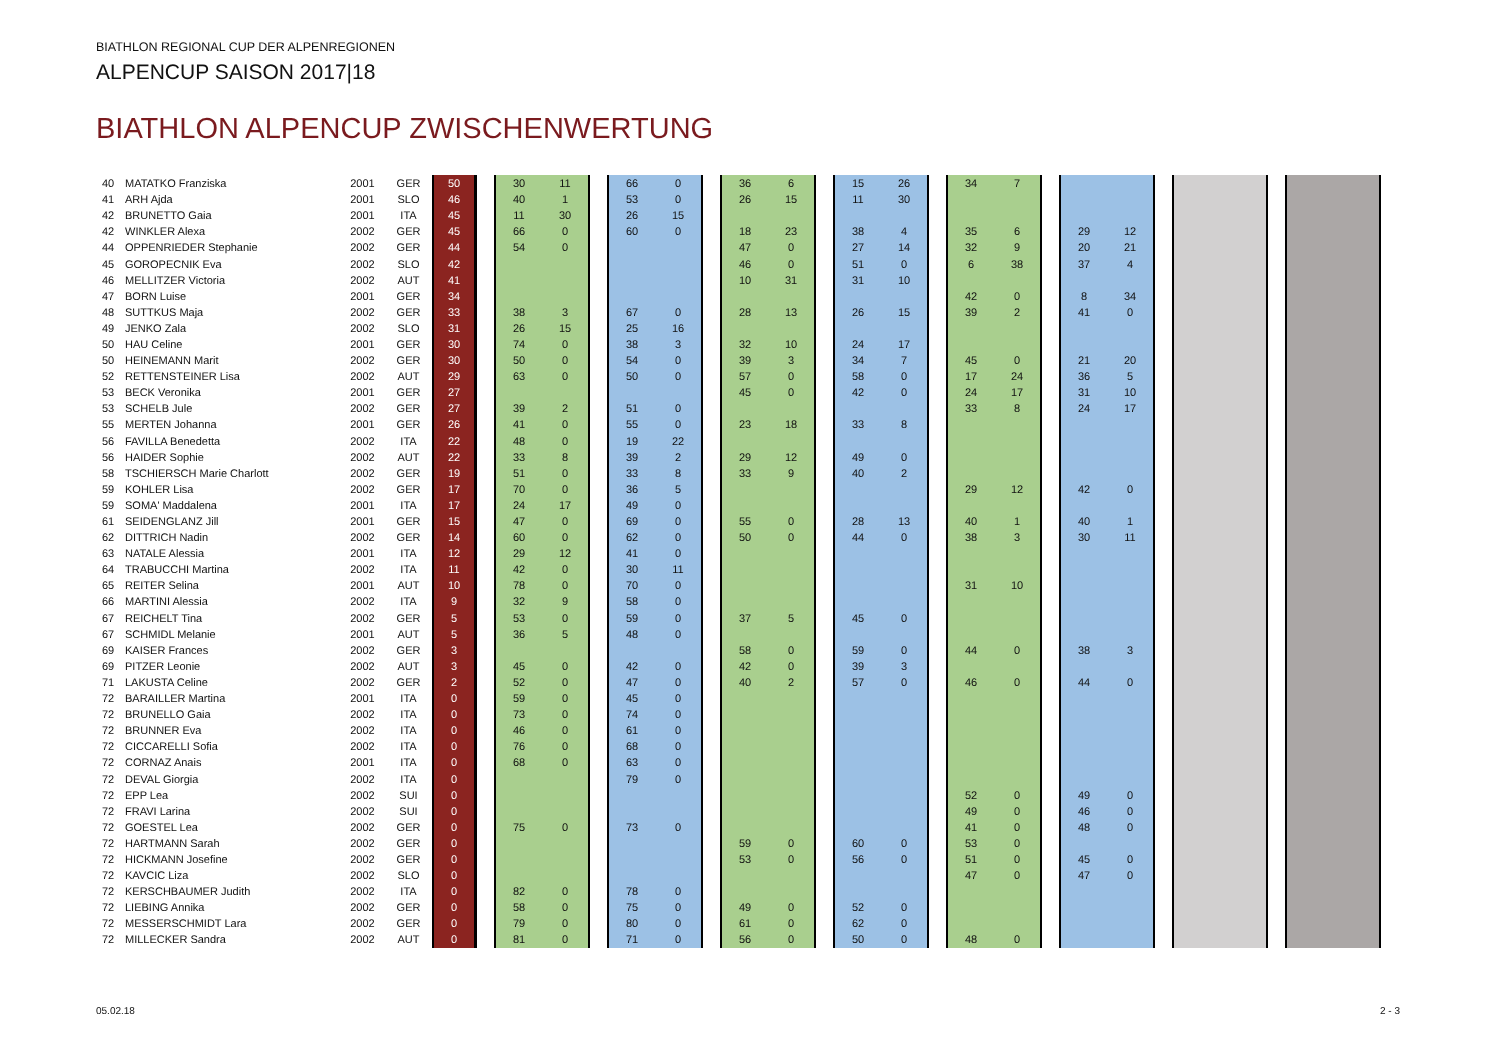BIATHLON REGIONAL CUP DER ALPENREGIONEN
ALPENCUP SAISON 2017|18
BIATHLON ALPENCUP ZWISCHENWERTUNG
| 40 | MATATKO Franziska | 2001 | GER | 50 | | 30 | 11 | | 66 | 0 | | 36 | 6 | | 15 | 26 | | 34 | 7 | | | | | | | | | |
| 41 | ARH Ajda | 2001 | SLO | 46 | | 40 | 1 | | 53 | 0 | | 26 | 15 | | 11 | 30 | | | | | | | | | | | | |
| 42 | BRUNETTO Gaia | 2001 | ITA | 45 | | 11 | 30 | | 26 | 15 | | | | | | | | | | | | | | | | | | |
| 42 | WINKLER Alexa | 2002 | GER | 45 | | 66 | 0 | | 60 | 0 | | 18 | 23 | | 38 | 4 | | 35 | 6 | | 29 | 12 | | | | | | |
| 44 | OPPENRIEDER Stephanie | 2002 | GER | 44 | | 54 | 0 | | | | | 47 | 0 | | 27 | 14 | | 32 | 9 | | 20 | 21 | | | | | | |
| 45 | GOROPECNIK Eva | 2002 | SLO | 42 | | | | | | | | 46 | 0 | | 51 | 0 | | 6 | 38 | | 37 | 4 | | | | | | |
| 46 | MELLITZER Victoria | 2002 | AUT | 41 | | | | | | | | 10 | 31 | | 31 | 10 | | | | | | | | | | | | |
| 47 | BORN Luise | 2001 | GER | 34 | | | | | | | | | | | | | | 42 | 0 | | 8 | 34 | | | | | | |
| 48 | SUTTKUS Maja | 2002 | GER | 33 | | 38 | 3 | | 67 | 0 | | 28 | 13 | | 26 | 15 | | 39 | 2 | | 41 | 0 | | | | | | |
| 49 | JENKO Zala | 2002 | SLO | 31 | | 26 | 15 | | 25 | 16 | | | | | | | | | | | | | | | | | | |
| 50 | HAU Celine | 2001 | GER | 30 | | 74 | 0 | | 38 | 3 | | 32 | 10 | | 24 | 17 | | | | | | | | | | | | |
| 50 | HEINEMANN Marit | 2002 | GER | 30 | | 50 | 0 | | 54 | 0 | | 39 | 3 | | 34 | 7 | | 45 | 0 | | 21 | 20 | | | | | | |
| 52 | RETTENSTEINER Lisa | 2002 | AUT | 29 | | 63 | 0 | | 50 | 0 | | 57 | 0 | | 58 | 0 | | 17 | 24 | | 36 | 5 | | | | | | |
| 53 | BECK Veronika | 2001 | GER | 27 | | | | | | | | 45 | 0 | | 42 | 0 | | 24 | 17 | | 31 | 10 | | | | | | |
| 53 | SCHELB Jule | 2002 | GER | 27 | | 39 | 2 | | 51 | 0 | | | | | | | | 33 | 8 | | 24 | 17 | | | | | | |
| 55 | MERTEN Johanna | 2001 | GER | 26 | | 41 | 0 | | 55 | 0 | | 23 | 18 | | 33 | 8 | | | | | | | | | | | | |
| 56 | FAVILLA Benedetta | 2002 | ITA | 22 | | 48 | 0 | | 19 | 22 | | | | | | | | | | | | | | | | | | |
| 56 | HAIDER Sophie | 2002 | AUT | 22 | | 33 | 8 | | 39 | 2 | | 29 | 12 | | 49 | 0 | | | | | | | | | | | | |
| 58 | TSCHIERSCH Marie Charlott | 2002 | GER | 19 | | 51 | 0 | | 33 | 8 | | 33 | 9 | | 40 | 2 | | | | | | | | | | | | |
| 59 | KOHLER Lisa | 2002 | GER | 17 | | 70 | 0 | | 36 | 5 | | | | | | | | 29 | 12 | | 42 | 0 | | | | | | |
| 59 | SOMA' Maddalena | 2001 | ITA | 17 | | 24 | 17 | | 49 | 0 | | | | | | | | | | | | | | | | | | |
| 61 | SEIDENGLANZ Jill | 2001 | GER | 15 | | 47 | 0 | | 69 | 0 | | 55 | 0 | | 28 | 13 | | 40 | 1 | | 40 | 1 | | | | | | |
| 62 | DITTRICH Nadin | 2002 | GER | 14 | | 60 | 0 | | 62 | 0 | | 50 | 0 | | 44 | 0 | | 38 | 3 | | 30 | 11 | | | | | | |
| 63 | NATALE Alessia | 2001 | ITA | 12 | | 29 | 12 | | 41 | 0 | | | | | | | | | | | | | | | | | | |
| 64 | TRABUCCHI Martina | 2002 | ITA | 11 | | 42 | 0 | | 30 | 11 | | | | | | | | | | | | | | | | | | |
| 65 | REITER Selina | 2001 | AUT | 10 | | 78 | 0 | | 70 | 0 | | | | | | | | 31 | 10 | | | | | | | | | |
| 66 | MARTINI Alessia | 2002 | ITA | 9 | | 32 | 9 | | 58 | 0 | | | | | | | | | | | | | | | | | | |
| 67 | REICHELT Tina | 2002 | GER | 5 | | 53 | 0 | | 59 | 0 | | 37 | 5 | | 45 | 0 | | | | | | | | | | | | |
| 67 | SCHMIDL Melanie | 2001 | AUT | 5 | | 36 | 5 | | 48 | 0 | | | | | | | | | | | | | | | | | | |
| 69 | KAISER Frances | 2002 | GER | 3 | | | | | | | | 58 | 0 | | 59 | 0 | | 44 | 0 | | 38 | 3 | | | | | | |
| 69 | PITZER Leonie | 2002 | AUT | 3 | | 45 | 0 | | 42 | 0 | | 42 | 0 | | 39 | 3 | | | | | | | | | | | | |
| 71 | LAKUSTA Celine | 2002 | GER | 2 | | 52 | 0 | | 47 | 0 | | 40 | 2 | | 57 | 0 | | 46 | 0 | | 44 | 0 | | | | | | |
| 72 | BARAILLER Martina | 2001 | ITA | 0 | | 59 | 0 | | 45 | 0 | | | | | | | | | | | | | | | | | | |
| 72 | BRUNELLO Gaia | 2002 | ITA | 0 | | 73 | 0 | | 74 | 0 | | | | | | | | | | | | | | | | | | |
| 72 | BRUNNER Eva | 2002 | ITA | 0 | | 46 | 0 | | 61 | 0 | | | | | | | | | | | | | | | | | | |
| 72 | CICCARELLI Sofia | 2002 | ITA | 0 | | 76 | 0 | | 68 | 0 | | | | | | | | | | | | | | | | | | |
| 72 | CORNAZ Anais | 2001 | ITA | 0 | | 68 | 0 | | 63 | 0 | | | | | | | | | | | | | | | | | | |
| 72 | DEVAL Giorgia | 2002 | ITA | 0 | | | | | 79 | 0 | | | | | | | | | | | | | | | | | | |
| 72 | EPP Lea | 2002 | SUI | 0 | | | | | | | | | | | | | | 52 | 0 | | 49 | 0 | | | | | | |
| 72 | FRAVI Larina | 2002 | SUI | 0 | | | | | | | | | | | | | | 49 | 0 | | 46 | 0 | | | | | | |
| 72 | GOESTEL Lea | 2002 | GER | 0 | | 75 | 0 | | 73 | 0 | | | | | | | | 41 | 0 | | 48 | 0 | | | | | | |
| 72 | HARTMANN Sarah | 2002 | GER | 0 | | | | | | | | 59 | 0 | | 60 | 0 | | 53 | 0 | | | | | | | | | |
| 72 | HICKMANN Josefine | 2002 | GER | 0 | | | | | | | | 53 | 0 | | 56 | 0 | | 51 | 0 | | 45 | 0 | | | | | | |
| 72 | KAVCIC Liza | 2002 | SLO | 0 | | | | | | | | | | | | | | 47 | 0 | | 47 | 0 | | | | | | |
| 72 | KERSCHBAUMER Judith | 2002 | ITA | 0 | | 82 | 0 | | 78 | 0 | | | | | | | | | | | | | | | | | | |
| 72 | LIEBING Annika | 2002 | GER | 0 | | 58 | 0 | | 75 | 0 | | 49 | 0 | | 52 | 0 | | | | | | | | | | | | |
| 72 | MESSERSCHMIDT Lara | 2002 | GER | 0 | | 79 | 0 | | 80 | 0 | | 61 | 0 | | 62 | 0 | | | | | | | | | | | | |
| 72 | MILLECKER Sandra | 2002 | AUT | 0 | | 81 | 0 | | 71 | 0 | | 56 | 0 | | 50 | 0 | | 48 | 0 | | | | | | | | | |
05.02.18 2 - 3